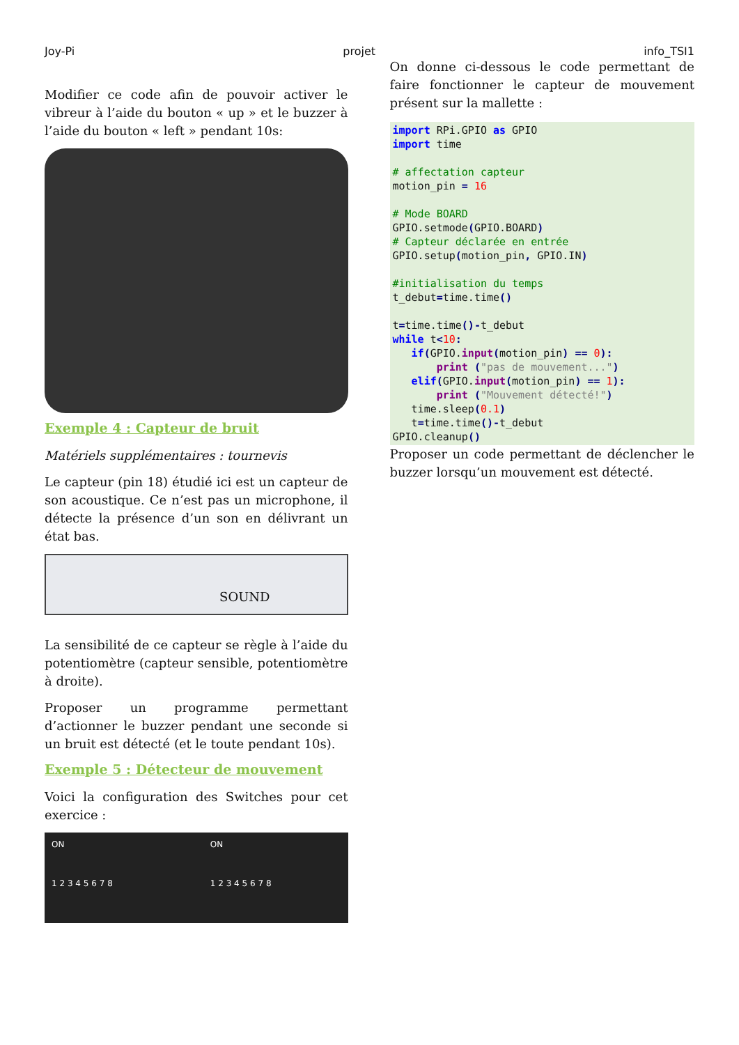Joy-Pi projet info_TSI1
Modifier ce code afin de pouvoir activer le vibreur à l’aide du bouton « up » et le buzzer à l’aide du bouton « left » pendant 10s:
Exemple 4 : Capteur de bruit
Matériels supplémentaires : tournevis
Le capteur (pin 18) étudié ici est un capteur de son acoustique. Ce n’est pas un microphone, il détecte la présence d’un son en délivrant un état bas.
SOUND
La sensibilité de ce capteur se règle à l’aide du potentiomètre (capteur sensible, potentiomètre à droite).
Proposer un programme permettant d’actionner le buzzer pendant une seconde si un bruit est détecté (et le toute pendant 10s).
Exemple 5 : Détecteur de mouvement
Voici la configuration des Switches pour cet exercice :
ON
1 2 3 4 5 6 7 8
ON
1 2 3 4 5 6 7 8
On donne ci-dessous le code permettant de faire fonctionner le capteur de mouvement présent sur la mallette :
import RPi.GPIO as GPIO
import time

# affectation capteur
motion_pin = 16

# Mode BOARD
GPIO.setmode(GPIO.BOARD)
# Capteur déclarée en entrée
GPIO.setup(motion_pin, GPIO.IN)

#initialisation du temps
t_debut=time.time()

t=time.time()-t_debut
while t<10:
   if(GPIO.input(motion_pin) == 0):
       print ("pas de mouvement...")
   elif(GPIO.input(motion_pin) == 1):
       print ("Mouvement détecté!")
   time.sleep(0.1)
   t=time.time()-t_debut
GPIO.cleanup()
Proposer un code permettant de déclencher le buzzer lorsqu’un mouvement est détecté.